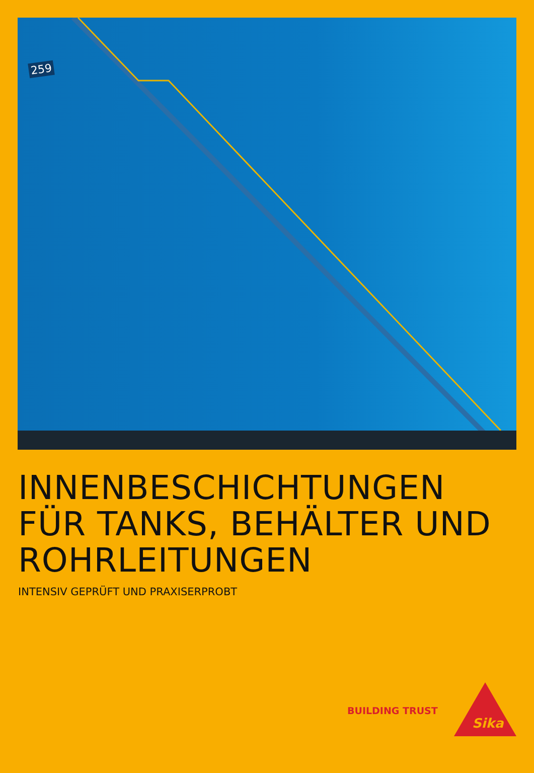259
INNENBESCHICHTUNGEN
FÜR TANKS, BEHÄLTER UND
ROHRLEITUNGEN
INTENSIV GEPRÜFT UND PRAXISERPROBT
BUILDING TRUST
Sika